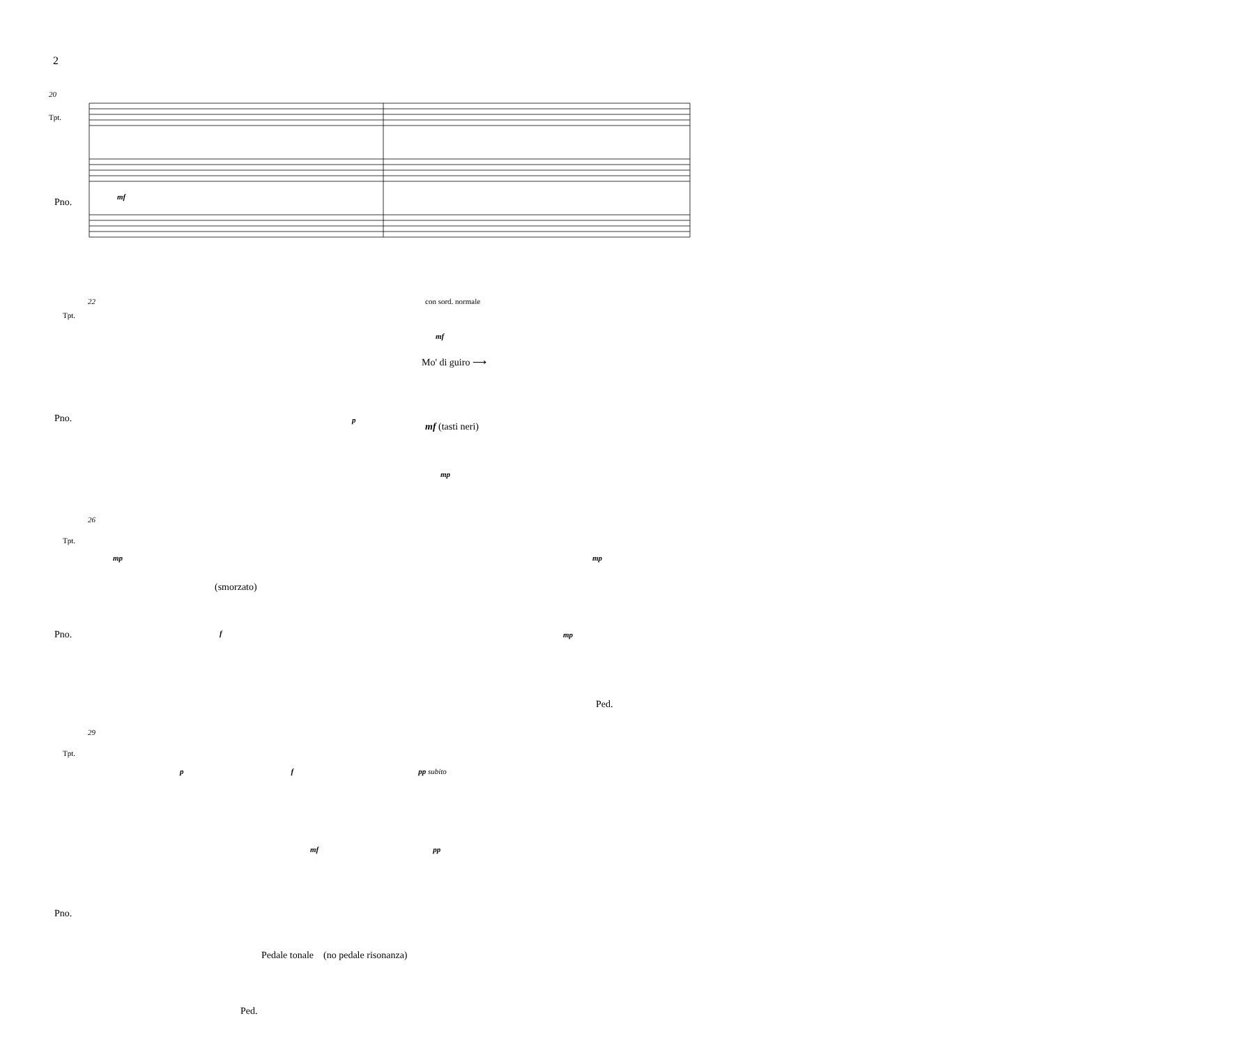2
20
Tpt.
Pno. mf
22 con sord. normale
Tpt.
mf
Mo' di guiro ⟶
Pno. p
mf (tasti neri)
mp
26
Tpt.
mp mp
(smorzato)
Pno. f mp
Ped.
29
Tpt.
p f pp subito
mf pp
Pno.
Pedale tonale (no pedale risonanza)
Ped.